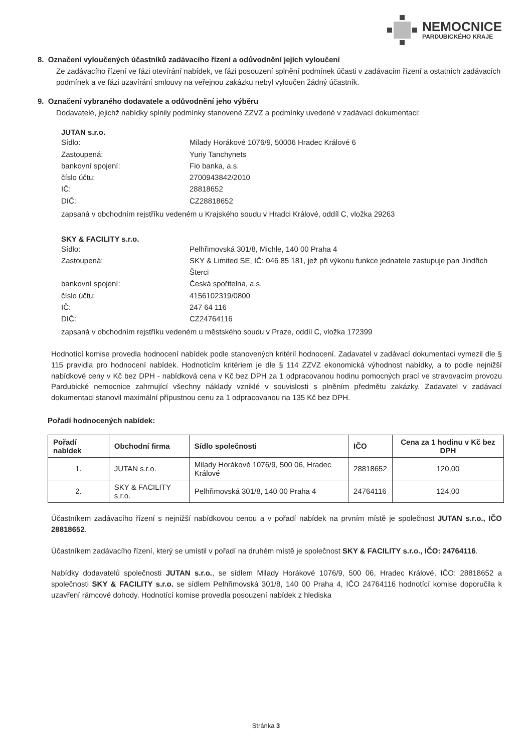NEMOCNICE
PARDUBICKÉHO KRAJE
8. Označení vyloučených účastníků zadávacího řízení a odůvodnění jejich vyloučení
Ze zadávacího řízení ve fázi otevírání nabídek, ve fázi posouzení splnění podmínek účasti v zadávacím řízení a ostatních zadávacích podmínek a ve fázi uzavírání smlouvy na veřejnou zakázku nebyl vyloučen žádný účastník.
9. Označení vybraného dodavatele a odůvodnění jeho výběru
Dodavatelé, jejichž nabídky splnily podmínky stanovené ZZVZ a podmínky uvedené v zadávací dokumentaci:
JUTAN s.r.o.
Sídlo: Milady Horákové 1076/9, 50006 Hradec Králové 6
Zastoupená: Yuriy Tanchynets
bankovní spojení: Fio banka, a.s.
číslo účtu: 2700943842/2010
IČ: 28818652
DIČ: CZ28818652
zapsaná v obchodním rejstříku vedeném u Krajského soudu v Hradci Králové, oddíl C, vložka 29263
SKY & FACILITY s.r.o.
Sídlo: Pelhřimovská 301/8, Michle, 140 00 Praha 4
Zastoupená: SKY & Limited SE, IČ: 046 85 181, jež při výkonu funkce jednatele zastupuje pan Jindřich Šterci
bankovní spojení: Česká spořitelna, a.s.
číslo účtu: 4156102319/0800
IČ: 247 64 116
DIČ: CZ24764116
zapsaná v obchodním rejstříku vedeném u městského soudu v Praze, oddíl C, vložka 172399
Hodnotící komise provedla hodnocení nabídek podle stanovených kritérií hodnocení. Zadavatel v zadávací dokumentaci vymezil dle § 115 pravidla pro hodnocení nabídek. Hodnotícím kritériem je dle § 114 ZZVZ ekonomická výhodnost nabídky, a to podle nejnižší nabídkové ceny v Kč bez DPH - nabídková cena v Kč bez DPH za 1 odpracovanou hodinu pomocných prací ve stravovacím provozu Pardubické nemocnice zahrnující všechny náklady vzniklé v souvislosti s plněním předmětu zakázky. Zadavatel v zadávací dokumentaci stanovil maximální přípustnou cenu za 1 odpracovanou na 135 Kč bez DPH.
Pořadí hodnocených nabídek:
| Pořadí nabídek | Obchodní firma | Sídlo společnosti | IČO | Cena za 1 hodinu v Kč bez DPH |
| --- | --- | --- | --- | --- |
| 1. | JUTAN s.r.o. | Milady Horákové 1076/9, 500 06, Hradec Králové | 28818652 | 120,00 |
| 2. | SKY & FACILITY s.r.o. | Pelhřimovská 301/8, 140 00 Praha 4 | 24764116 | 124,00 |
Účastníkem zadávacího řízení s nejnižší nabídkovou cenou a v pořadí nabídek na prvním místě je společnost JUTAN s.r.o., IČO 28818652.
Účastníkem zadávacího řízení, který se umístil v pořadí na druhém místě je společnost SKY & FACILITY s.r.o., IČO: 24764116.
Nabídky dodavatelů společnosti JUTAN s.r.o., se sídlem Milady Horákové 1076/9, 500 06, Hradec Králové, IČO: 28818652 a společnosti SKY & FACILITY s.r.o. se sídlem Pelhřimovská 301/8, 140 00 Praha 4, IČO 24764116 hodnotící komise doporučila k uzavření rámcové dohody. Hodnotící komise provedla posouzení nabídek z hlediska
Stránka 3